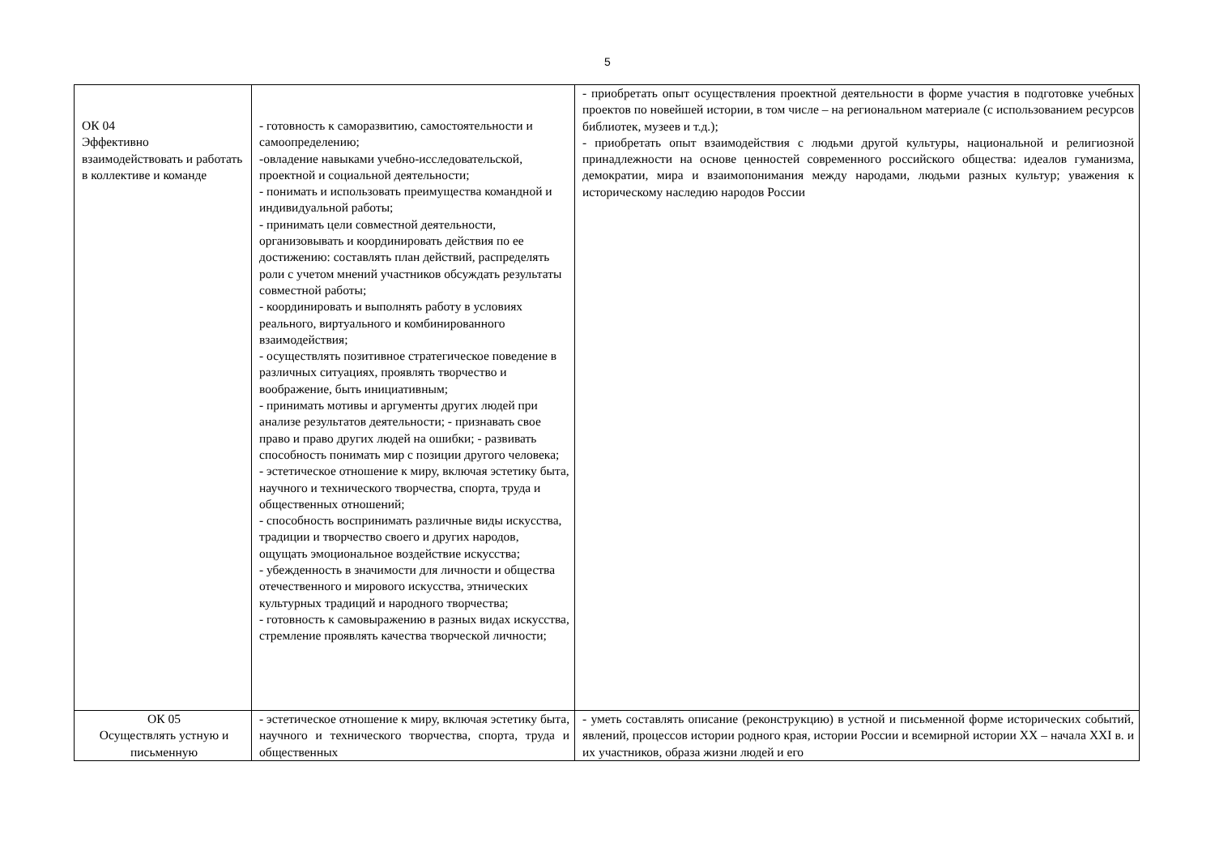5
| ОК 04 Эффективно взаимодействовать и работать в коллективе и команде | - готовность к саморазвитию, самостоятельности и самоопределению; -овладение навыками учебно-исследовательской, проектной и социальной деятельности; - понимать и использовать преимущества командной и индивидуальной работы; - принимать цели совместной деятельности, организовывать и координировать действия по ее достижению: составлять план действий, распределять роли с учетом мнений участников обсуждать результаты совместной работы; - координировать и выполнять работу в условиях реального, виртуального и комбинированного взаимодействия; - осуществлять позитивное стратегическое поведение в различных ситуациях, проявлять творчество и воображение, быть инициативным; - принимать мотивы и аргументы других людей при анализе результатов деятельности; - признавать свое право и право других людей на ошибки; - развивать способность понимать мир с позиции другого человека; - эстетическое отношение к миру, включая эстетику быта, научного и технического творчества, спорта, труда и общественных отношений; - способность воспринимать различные виды искусства, традиции и творчество своего и других народов, ощущать эмоциональное воздействие искусства; - убежденность в значимости для личности и общества отечественного и мирового искусства, этнических культурных традиций и народного творчества; - готовность к самовыражению в разных видах искусства, стремление проявлять качества творческой личности; | - приобретать опыт осуществления проектной деятельности в форме участия в подготовке учебных проектов по новейшей истории, в том числе – на региональном материале (с использованием ресурсов библиотек, музеев и т.д.); - приобретать опыт взаимодействия с людьми другой культуры, национальной и религиозной принадлежности на основе ценностей современного российского общества: идеалов гуманизма, демократии, мира и взаимопонимания между народами, людьми разных культур; уважения к историческому наследию народов России |
| ОК 05 Осуществлять устную и письменную | - эстетическое отношение к миру, включая эстетику быта, научного и технического творчества, спорта, труда и общественных | - уметь составлять описание (реконструкцию) в устной и письменной форме исторических событий, явлений, процессов истории родного края, истории России и всемирной истории XX – начала XXI в. и их участников, образа жизни людей и его |